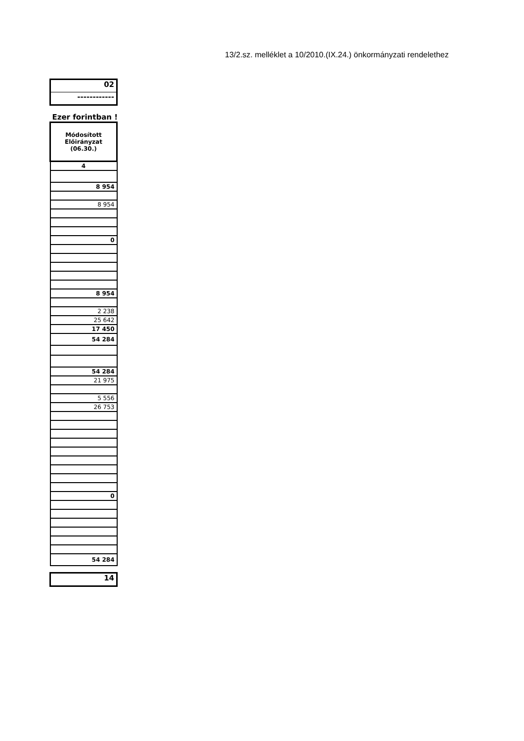13/2.sz. melléklet a 10/2010.(IX.24.) önkormányzati rendelethez
02
------------
Ezer forintban !
| Módosított Előirányzat (06.30.) |
| 4 |
| 8 954 |
| 8 954 |
| 0 |
| 8 954 |
| 2 238 |
| 25 642 |
| 17 450 |
| 54 284 |
| 54 284 |
| 21 975 |
| 5 556 |
| 26 753 |
| 0 |
| 54 284 |
14